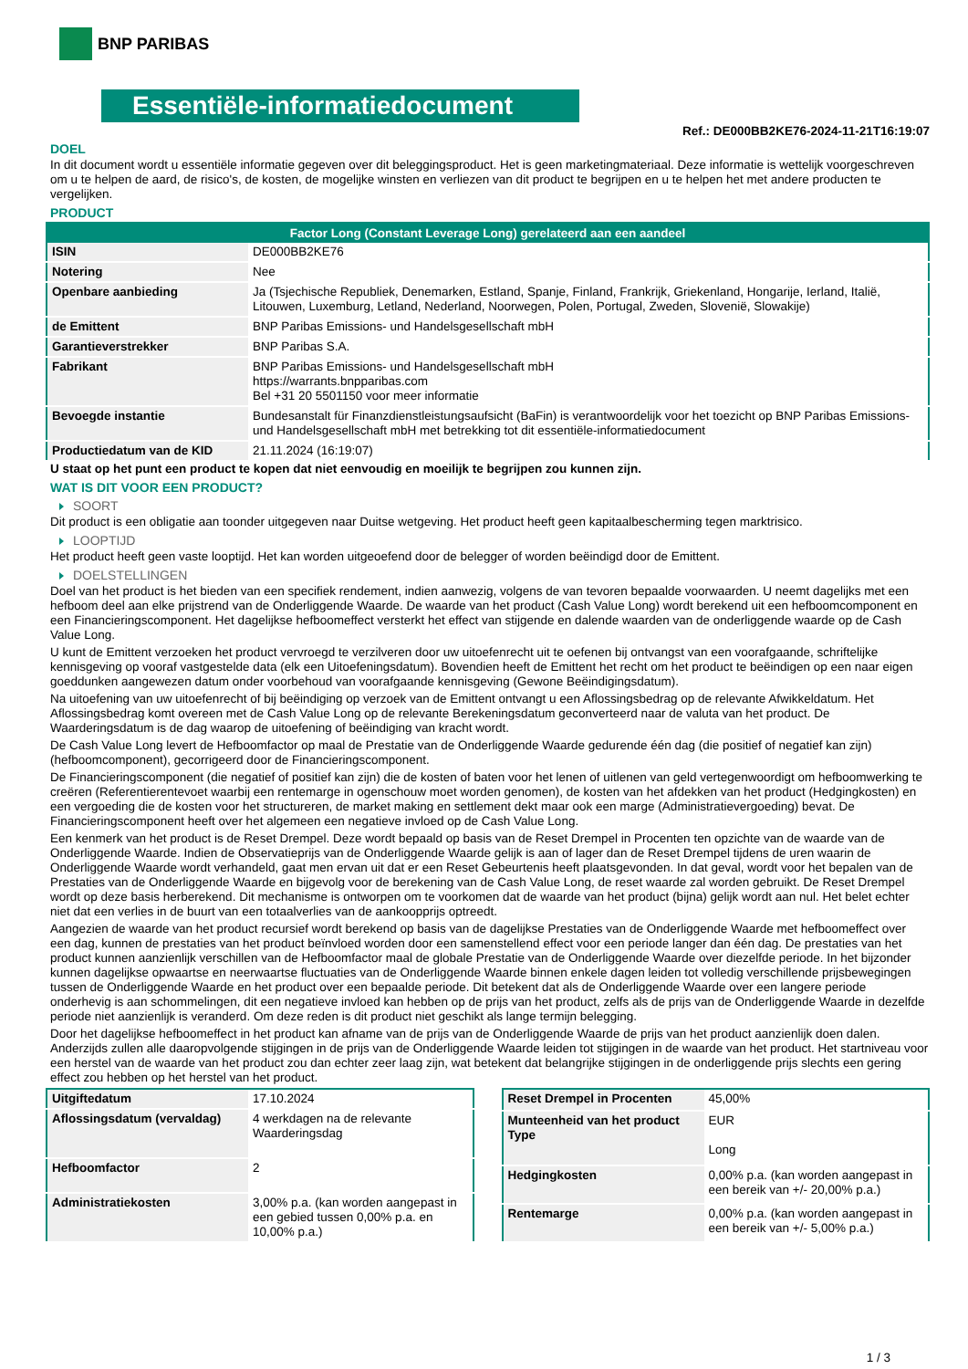BNP PARIBAS
Essentiële-informatiedocument
Ref.: DE000BB2KE76-2024-11-21T16:19:07
DOEL
In dit document wordt u essentiële informatie gegeven over dit beleggingsproduct. Het is geen marketingmateriaal. Deze informatie is wettelijk voorgeschreven om u te helpen de aard, de risico's, de kosten, de mogelijke winsten en verliezen van dit product te begrijpen en u te helpen het met andere producten te vergelijken.
PRODUCT
| Factor Long (Constant Leverage Long) gerelateerd aan een aandeel | |
| --- | --- |
| ISIN | DE000BB2KE76 |
| Notering | Nee |
| Openbare aanbieding | Ja (Tsjechische Republiek, Denemarken, Estland, Spanje, Finland, Frankrijk, Griekenland, Hongarije, Ierland, Italië, Litouwen, Luxemburg, Letland, Nederland, Noorwegen, Polen, Portugal, Zweden, Slovenië, Slowakije) |
| de Emittent | BNP Paribas Emissions- und Handelsgesellschaft mbH |
| Garantieverstrekker | BNP Paribas S.A. |
| Fabrikant | BNP Paribas Emissions- und Handelsgesellschaft mbH https://warrants.bnpparibas.com Bel +31 20 5501150 voor meer informatie |
| Bevoegde instantie | Bundesanstalt für Finanzdienstleistungsaufsicht (BaFin) is verantwoordelijk voor het toezicht op BNP Paribas Emissions- und Handelsgesellschaft mbH met betrekking tot dit essentiële-informatiedocument |
| Productiedatum van de KID | 21.11.2024 (16:19:07) |
U staat op het punt een product te kopen dat niet eenvoudig en moeilijk te begrijpen zou kunnen zijn.
WAT IS DIT VOOR EEN PRODUCT?
SOORT
Dit product is een obligatie aan toonder uitgegeven naar Duitse wetgeving. Het product heeft geen kapitaalbescherming tegen marktrisico.
LOOPTIJD
Het product heeft geen vaste looptijd. Het kan worden uitgeoefend door de belegger of worden beëindigd door de Emittent.
DOELSTELLINGEN
Doel van het product is het bieden van een specifiek rendement, indien aanwezig, volgens de van tevoren bepaalde voorwaarden. U neemt dagelijks met een hefboom deel aan elke prijstrend van de Onderliggende Waarde. De waarde van het product (Cash Value Long) wordt berekend uit een hefboomcomponent en een Financieringscomponent. Het dagelijkse hefboomeffect versterkt het effect van stijgende en dalende waarden van de onderliggende waarde op de Cash Value Long.
U kunt de Emittent verzoeken het product vervroegd te verzilveren door uw uitoefenrecht uit te oefenen bij ontvangst van een voorafgaande, schriftelijke kennisgeving op vooraf vastgestelde data (elk een Uitoefeningsdatum). Bovendien heeft de Emittent het recht om het product te beëindigen op een naar eigen goeddunken aangewezen datum onder voorbehoud van voorafgaande kennisgeving (Gewone Beëindigingsdatum).
Na uitoefening van uw uitoefenrecht of bij beëindiging op verzoek van de Emittent ontvangt u een Aflossingsbedrag op de relevante Afwikkeldatum. Het Aflossingsbedrag komt overeen met de Cash Value Long op de relevante Berekeningsdatum geconverteerd naar de valuta van het product. De Waarderingsdatum is de dag waarop de uitoefening of beëindiging van kracht wordt.
De Cash Value Long levert de Hefboomfactor op maal de Prestatie van de Onderliggende Waarde gedurende één dag (die positief of negatief kan zijn) (hefboomcomponent), gecorrigeerd door de Financieringscomponent.
De Financieringscomponent (die negatief of positief kan zijn) die de kosten of baten voor het lenen of uitlenen van geld vertegenwoordigt om hefboomwerking te creëren (Referentierentevoet waarbij een rentemarge in ogenschouw moet worden genomen), de kosten van het afdekken van het product (Hedgingkosten) en een vergoeding die de kosten voor het structureren, de market making en settlement dekt maar ook een marge (Administratievergoeding) bevat. De Financieringscomponent heeft over het algemeen een negatieve invloed op de Cash Value Long.
Een kenmerk van het product is de Reset Drempel. Deze wordt bepaald op basis van de Reset Drempel in Procenten ten opzichte van de waarde van de Onderliggende Waarde. Indien de Observatieprijs van de Onderliggende Waarde gelijk is aan of lager dan de Reset Drempel tijdens de uren waarin de Onderliggende Waarde wordt verhandeld, gaat men ervan uit dat er een Reset Gebeurtenis heeft plaatsgevonden. In dat geval, wordt voor het bepalen van de Prestaties van de Onderliggende Waarde en bijgevolg voor de berekening van de Cash Value Long, de reset waarde zal worden gebruikt. De Reset Drempel wordt op deze basis herberekend. Dit mechanisme is ontworpen om te voorkomen dat de waarde van het product (bijna) gelijk wordt aan nul. Het belet echter niet dat een verlies in de buurt van een totaalverlies van de aankoopprijs optreedt.
Aangezien de waarde van het product recursief wordt berekend op basis van de dagelijkse Prestaties van de Onderliggende Waarde met hefboomeffect over een dag, kunnen de prestaties van het product beïnvloed worden door een samenstellend effect voor een periode langer dan één dag. De prestaties van het product kunnen aanzienlijk verschillen van de Hefboomfactor maal de globale Prestatie van de Onderliggende Waarde over diezelfde periode. In het bijzonder kunnen dagelijkse opwaartse en neerwaartse fluctuaties van de Onderliggende Waarde binnen enkele dagen leiden tot volledig verschillende prijsbewegingen tussen de Onderliggende Waarde en het product over een bepaalde periode. Dit betekent dat als de Onderliggende Waarde over een langere periode onderhevig is aan schommelingen, dit een negatieve invloed kan hebben op de prijs van het product, zelfs als de prijs van de Onderliggende Waarde in dezelfde periode niet aanzienlijk is veranderd. Om deze reden is dit product niet geschikt als lange termijn belegging.
Door het dagelijkse hefboomeffect in het product kan afname van de prijs van de Onderliggende Waarde de prijs van het product aanzienlijk doen dalen. Anderzijds zullen alle daaropvolgende stijgingen in de prijs van de Onderliggende Waarde leiden tot stijgingen in de waarde van het product. Het startniveau voor een herstel van de waarde van het product zou dan echter zeer laag zijn, wat betekent dat belangrijke stijgingen in de onderliggende prijs slechts een gering effect zou hebben op het herstel van het product.
| Uitgiftedatum | 17.10.2024 |
| Aflossingsdatum (vervaldag) | 4 werkdagen na de relevante Waarderingsdag |
| Hefboomfactor | 2 |
| Administratiekosten | 3,00% p.a. (kan worden aangepast in een gebied tussen 0,00% p.a. en 10,00% p.a.) |
| Reset Drempel in Procenten | 45,00% |
| Munteenheid van het product Type | EUR Long |
| Hedgingkosten | 0,00% p.a. (kan worden aangepast in een bereik van +/- 20,00% p.a.) |
| Rentemarge | 0,00% p.a. (kan worden aangepast in een bereik van +/- 5,00% p.a.) |
1 / 3